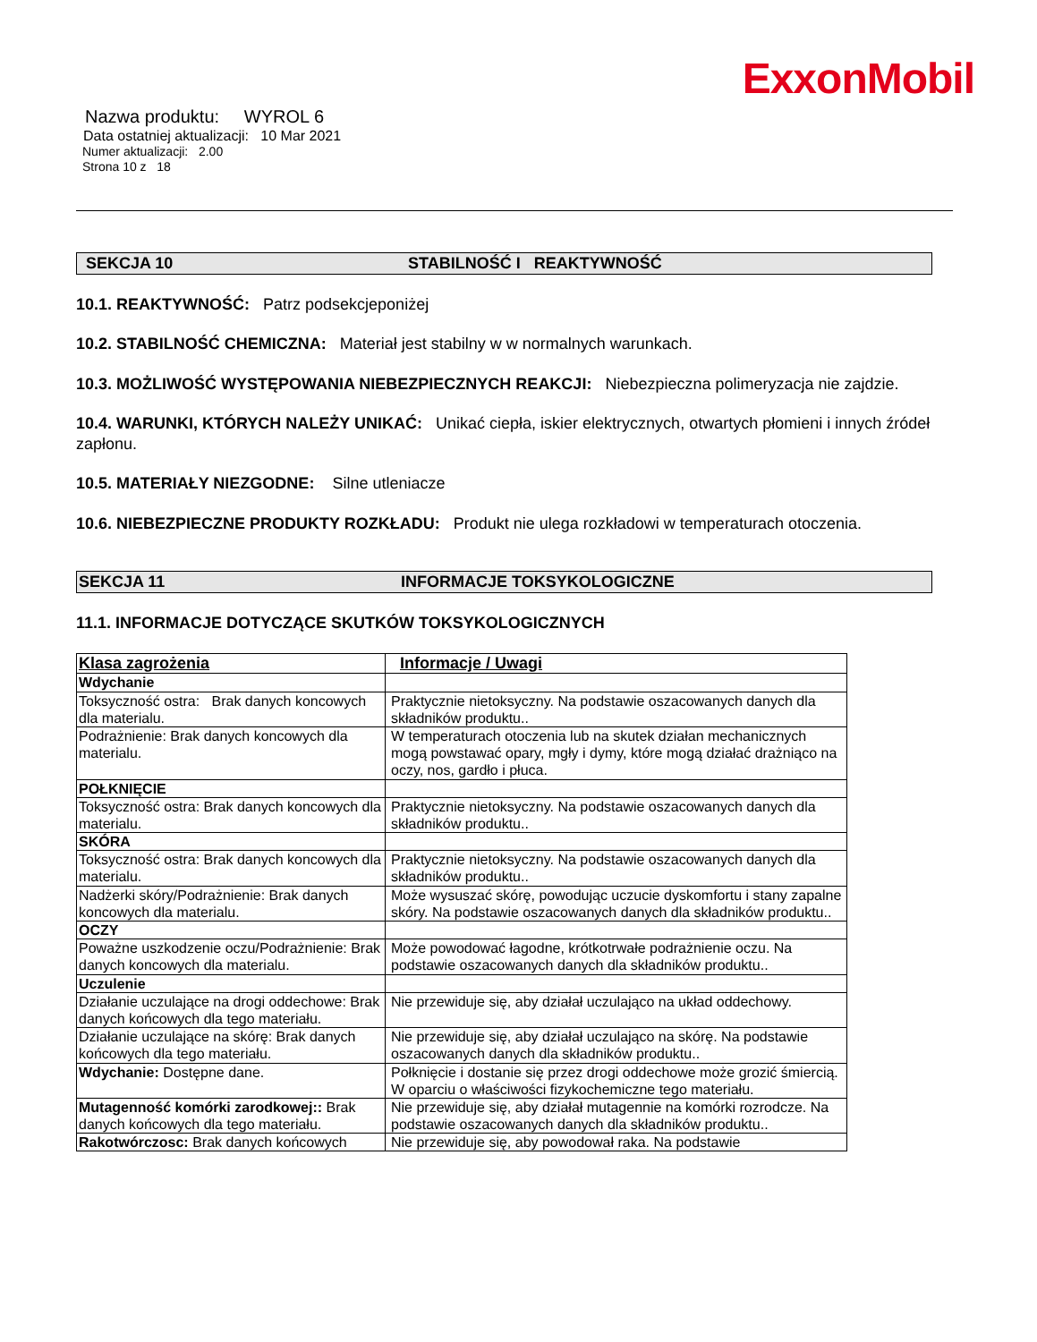ExxonMobil
Nazwa produktu: WYROL 6
Data ostatniej aktualizacji: 10 Mar 2021
Numer aktualizacji: 2.00
Strona 10 z 18
SEKCJA 10 STABILNOŚĆ I REAKTYWNOŚĆ
10.1. REAKTYWNOŚĆ: Patrz podsekcjeponiżej
10.2. STABILNOŚĆ CHEMICZNA: Materiał jest stabilny w w normalnych warunkach.
10.3. MOŻLIWOŚĆ WYSTĘPOWANIA NIEBEZPIECZNYCH REAKCJI: Niebezpieczna polimeryzacja nie zajdzie.
10.4. WARUNKI, KTÓRYCH NALEŻY UNIKAĆ: Unikać ciepła, iskier elektrycznych, otwartych płomieni i innych źródeł zapłonu.
10.5. MATERIAŁY NIEZGODNE: Silne utleniacze
10.6. NIEBEZPIECZNE PRODUKTY ROZKŁADU: Produkt nie ulega rozkładowi w temperaturach otoczenia.
SEKCJA 11 INFORMACJE TOKSYKOLOGICZNE
11.1. INFORMACJE DOTYCZĄCE SKUTKÓW TOKSYKOLOGICZNYCH
| Klasa zagrożenia | Informacje / Uwagi |
| Wdychanie | |
| Toksyczność ostra: Brak danych koncowych dla materialu. | Praktycznie nietoksyczny. Na podstawie oszacowanych danych dla składników produktu.. |
| Podrażnienie: Brak danych koncowych dla materialu. | W temperaturach otoczenia lub na skutek działan mechanicznych mogą powstawać opary, mgły i dymy, które mogą działać drażniąco na oczy, nos, gardło i płuca. |
| POŁKNIĘCIE | |
| Toksyczność ostra: Brak danych koncowych dla materialu. | Praktycznie nietoksyczny. Na podstawie oszacowanych danych dla składników produktu.. |
| SKÓRA | |
| Toksyczność ostra: Brak danych koncowych dla materialu. | Praktycznie nietoksyczny. Na podstawie oszacowanych danych dla składników produktu.. |
| Nadżerki skóry/Podrażnienie: Brak danych koncowych dla materialu. | Może wysuszać skórę, powodując uczucie dyskomfortu i stany zapalne skóry. Na podstawie oszacowanych danych dla składników produktu.. |
| OCZY | |
| Poważne uszkodzenie oczu/Podrażnienie: Brak danych koncowych dla materialu. | Może powodować łagodne, krótkotrwałe podrażnienie oczu. Na podstawie oszacowanych danych dla składników produktu.. |
| Uczulenie | |
| Działanie uczulające na drogi oddechowe: Brak danych końcowych dla tego materiału. | Nie przewiduje się, aby działał uczulająco na układ oddechowy. |
| Działanie uczulające na skórę: Brak danych końcowych dla tego materiału. | Nie przewiduje się, aby działał uczulająco na skórę. Na podstawie oszacowanych danych dla składników produktu.. |
| Wdychanie: Dostępne dane. | Połknięcie i dostanie się przez drogi oddechowe może grozić śmiercią. W oparciu o właściwości fizykochemiczne tego materiału. |
| Mutagenność komórki zarodkowej:: Brak danych końcowych dla tego materiału. | Nie przewiduje się, aby działał mutagennie na komórki rozrodcze. Na podstawie oszacowanych danych dla składników produktu.. |
| Rakotwórczosc: Brak danych końcowych | Nie przewiduje się, aby powodował raka. Na podstawie |